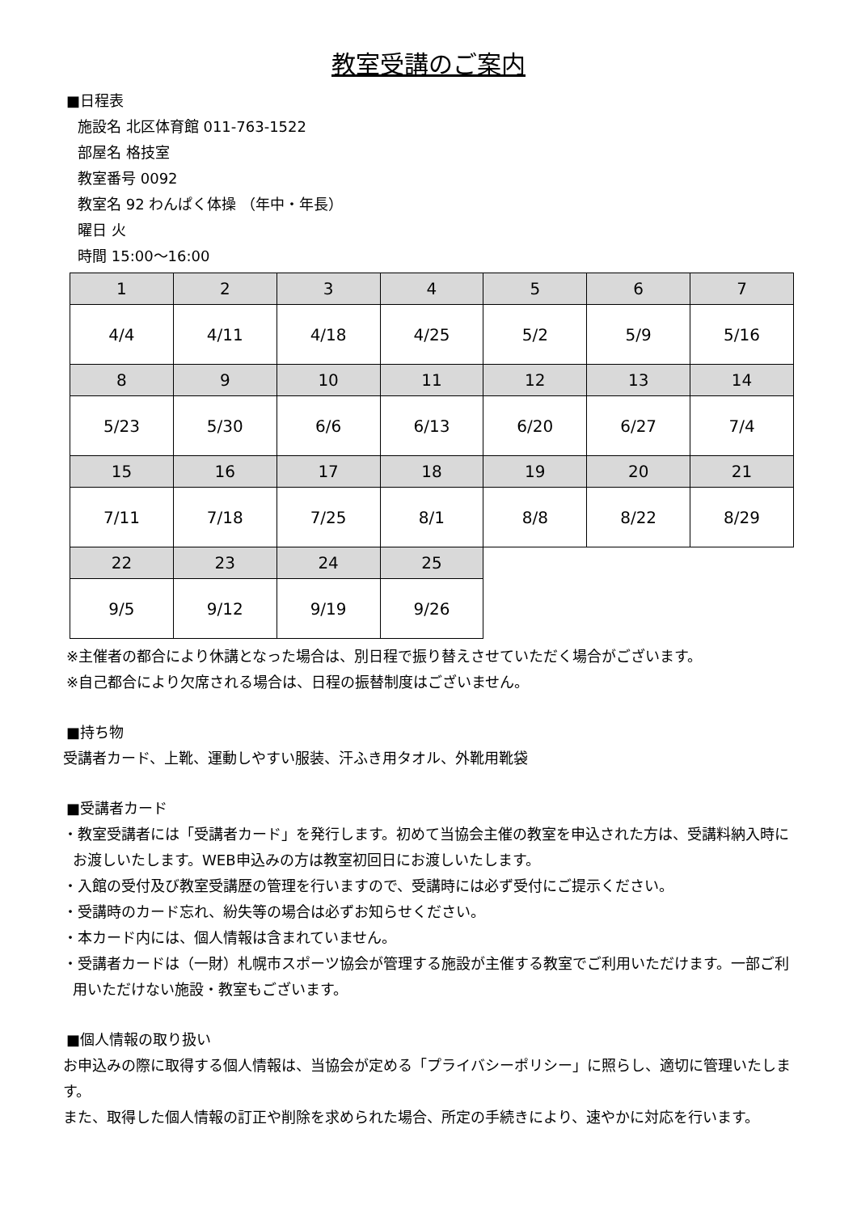教室受講のご案内
■日程表
施設名 北区体育館 011-763-1522
部屋名 格技室
教室番号 0092
教室名 92 わんぱく体操 （年中・年長）
曜日 火
時間 15:00～16:00
| 1 | 2 | 3 | 4 | 5 | 6 | 7 |
| 4/4 | 4/11 | 4/18 | 4/25 | 5/2 | 5/9 | 5/16 |
| 8 | 9 | 10 | 11 | 12 | 13 | 14 |
| 5/23 | 5/30 | 6/6 | 6/13 | 6/20 | 6/27 | 7/4 |
| 15 | 16 | 17 | 18 | 19 | 20 | 21 |
| 7/11 | 7/18 | 7/25 | 8/1 | 8/8 | 8/22 | 8/29 |
| 22 | 23 | 24 | 25 | | | |
| 9/5 | 9/12 | 9/19 | 9/26 | | | |
※主催者の都合により休講となった場合は、別日程で振り替えさせていただく場合がございます。
※自己都合により欠席される場合は、日程の振替制度はございません。
■持ち物
受講者カード、上靴、運動しやすい服装、汗ふき用タオル、外靴用靴袋
■受講者カード
・教室受講者には「受講者カード」を発行します。初めて当協会主催の教室を申込された方は、受講料納入時にお渡しいたします。WEB申込みの方は教室初回日にお渡しいたします。
・入館の受付及び教室受講歴の管理を行いますので、受講時には必ず受付にご提示ください。
・受講時のカード忘れ、紛失等の場合は必ずお知らせください。
・本カード内には、個人情報は含まれていません。
・受講者カードは（一財）札幌市スポーツ協会が管理する施設が主催する教室でご利用いただけます。一部ご利用いただけない施設・教室もございます。
■個人情報の取り扱い
お申込みの際に取得する個人情報は、当協会が定める「プライバシーポリシー」に照らし、適切に管理いたします。
また、取得した個人情報の訂正や削除を求められた場合、所定の手続きにより、速やかに対応を行います。